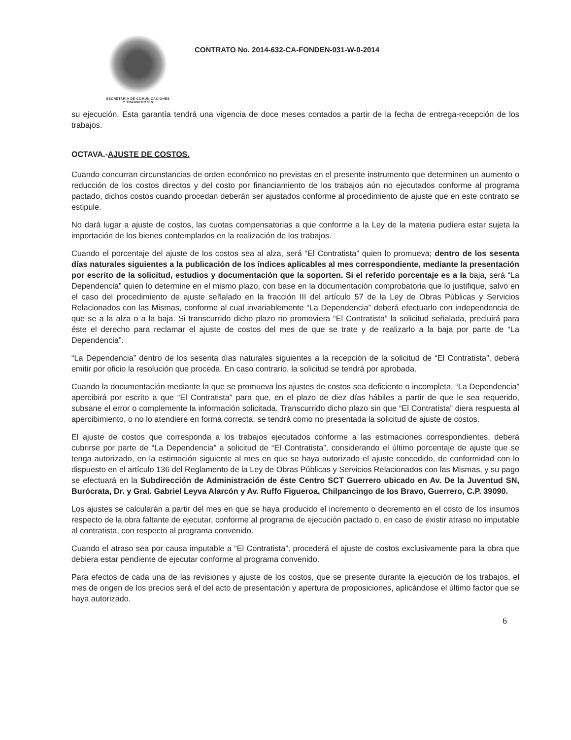SECRETARIA DE COMUNICACIONES
Y TRANSPORTES
CONTRATO No. 2014-632-CA-FONDEN-031-W-0-2014
su ejecución. Esta garantía tendrá una vigencia de doce meses contados a partir de la fecha de entrega-recepción de los trabajos.
OCTAVA.-AJUSTE DE COSTOS.
Cuando concurran circunstancias de orden económico no previstas en el presente instrumento que determinen un aumento o reducción de los costos directos y del costo por financiamiento de los trabajos aún no ejecutados conforme al programa pactado, dichos costos cuando procedan deberán ser ajustados conforme al procedimiento de ajuste que en este contrato se estipule.
No dará lugar a ajuste de costos, las cuotas compensatorias a que conforme a la Ley de la materia pudiera estar sujeta la importación de los bienes contemplados en la realización de los trabajos.
Cuando el porcentaje del ajuste de los costos sea al alza, será “El Contratista” quien lo promueva; dentro de los sesenta días naturales siguientes a la publicación de los índices aplicables al mes correspondiente, mediante la presentación por escrito de la solicitud, estudios y documentación que la soporten. Si el referido porcentaje es a la baja, será “La Dependencia” quien lo determine en el mismo plazo, con base en la documentación comprobatoria que lo justifique, salvo en el caso del procedimiento de ajuste señalado en la fracción III del artículo 57 de la Ley de Obras Públicas y Servicios Relacionados con las Mismas, conforme al cual invariablemente “La Dependencia” deberá efectuarlo con independencia de que se a la alza o a la baja. Si transcurrido dicho plazo no promoviera “El Contratista” la solicitud señalada, precluirá para éste el derecho para reclamar el ajuste de costos del mes de que se trate y de realizarlo a la baja por parte de “La Dependencia”.
“La Dependencia” dentro de los sesenta días naturales siguientes a la recepción de la solicitud de “El Contratista”, deberá emitir por oficio la resolución que proceda. En caso contrario, la solicitud se tendrá por aprobada.
Cuando la documentación mediante la que se promueva los ajustes de costos sea deficiente o incompleta, “La Dependencia” apercibirá por escrito a que “El Contratista” para que, en el plazo de diez días hábiles a partir de que le sea requerido, subsane el error o complemente la información solicitada. Transcurrido dicho plazo sin que “El Contratista” diera respuesta al apercibimiento, o no lo atendiere en forma correcta, se tendrá como no presentada la solicitud de ajuste de costos.
El ajuste de costos que corresponda a los trabajos ejecutados conforme a las estimaciones correspondientes, deberá cubrirse por parte de “La Dependencia” a solicitud de “El Contratista”, considerando el último porcentaje de ajuste que se tenga autorizado, en la estimación siguiente al mes en que se haya autorizado el ajuste concedido, de conformidad con lo dispuesto en el artículo 136 del Reglamento de la Ley de Obras Públicas y Servicios Relacionados con las Mismas, y su pago se efectuará en la Subdirección de Administración de éste Centro SCT Guerrero ubicado en Av. De la Juventud SN, Burócrata, Dr. y Gral. Gabriel Leyva Alarcón y Av. Ruffo Figueroa, Chilpancingo de los Bravo, Guerrero, C.P. 39090.
Los ajustes se calcularán a partir del mes en que se haya producido el incremento o decremento en el costo de los insumos respecto de la obra faltante de ejecutar, conforme al programa de ejecución pactado o, en caso de existir atraso no imputable al contratista, con respecto al programa convenido.
Cuando el atraso sea por causa imputable a “El Contratista”, procederá el ajuste de costos exclusivamente para la obra que debiera estar pendiente de ejecutar conforme al programa convenido.
Para efectos de cada una de las revisiones y ajuste de los costos, que se presente durante la ejecución de los trabajos, el mes de origen de los precios será el del acto de presentación y apertura de proposiciones, aplicándose el último factor que se haya autorizado.
6